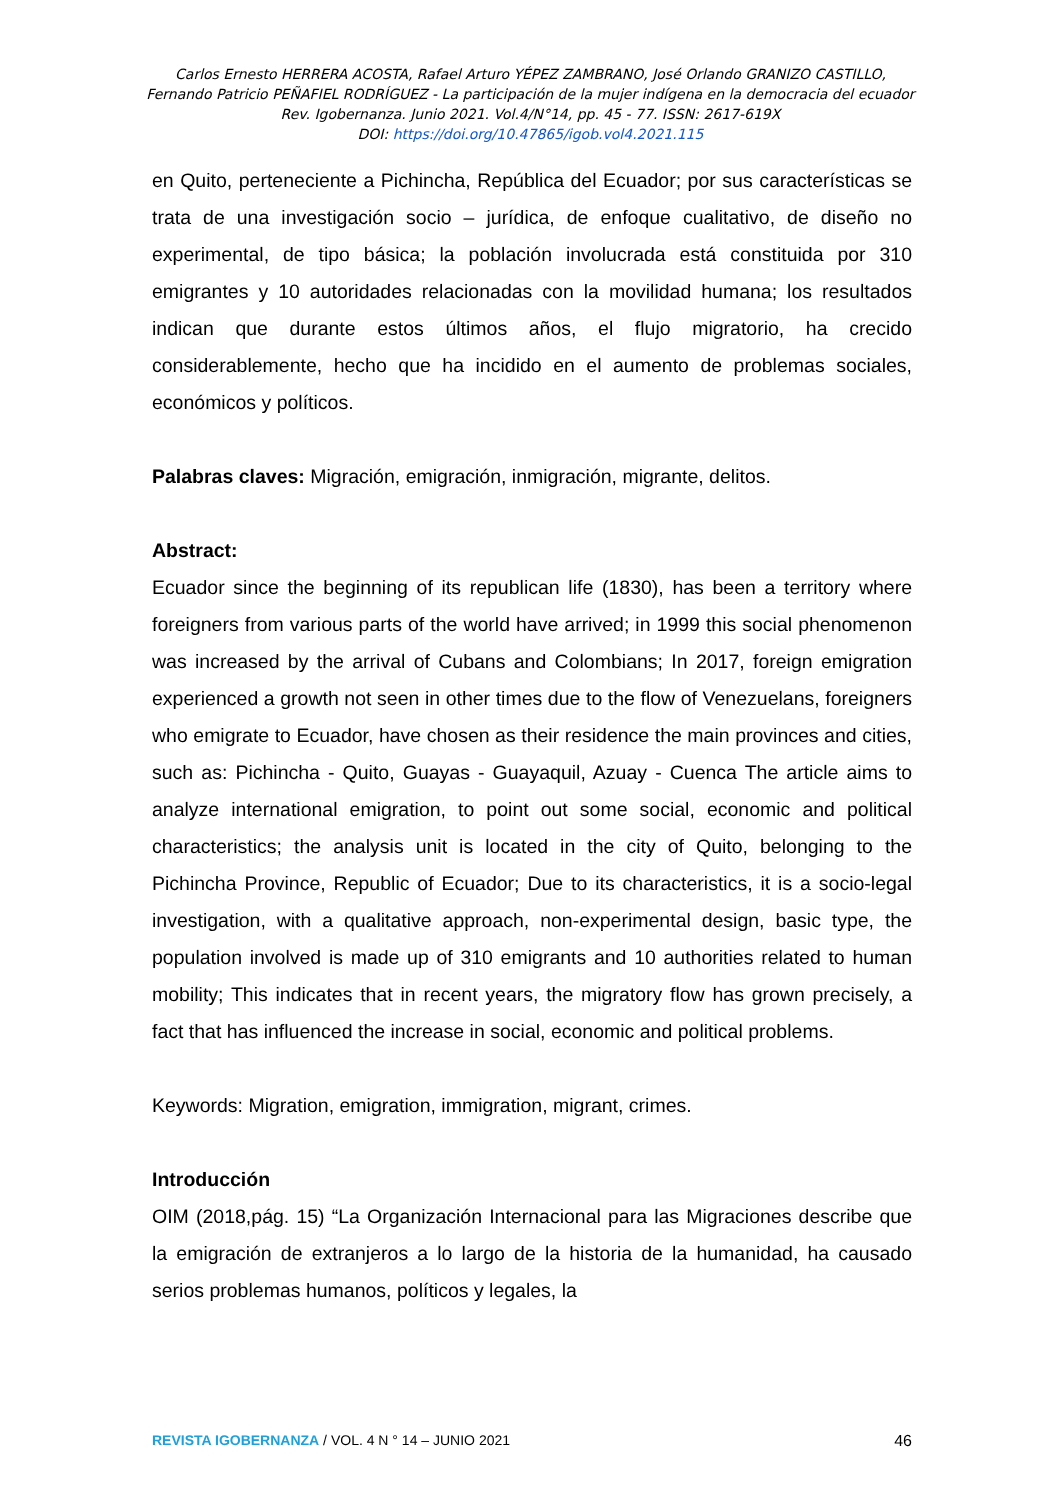Carlos Ernesto HERRERA ACOSTA, Rafael Arturo YÉPEZ ZAMBRANO, José Orlando GRANIZO CASTILLO,
Fernando Patricio PEÑAFIEL RODRÍGUEZ - La participación de la mujer indígena en la democracia del ecuador
Rev. Igobernanza. Junio 2021. Vol.4/N°14, pp. 45 - 77. ISSN: 2617-619X
DOI: https://doi.org/10.47865/igob.vol4.2021.115
en Quito, perteneciente a Pichincha, República del Ecuador; por sus características se trata de una investigación socio – jurídica, de enfoque cualitativo, de diseño no experimental, de tipo básica; la población involucrada está constituida por 310 emigrantes y 10 autoridades relacionadas con la movilidad humana; los resultados indican que durante estos últimos años, el flujo migratorio, ha crecido considerablemente, hecho que ha incidido en el aumento de problemas sociales, económicos y políticos.
Palabras claves: Migración, emigración, inmigración, migrante, delitos.
Abstract:
Ecuador since the beginning of its republican life (1830), has been a territory where foreigners from various parts of the world have arrived; in 1999 this social phenomenon was increased by the arrival of Cubans and Colombians; In 2017, foreign emigration experienced a growth not seen in other times due to the flow of Venezuelans, foreigners who emigrate to Ecuador, have chosen as their residence the main provinces and cities, such as: Pichincha - Quito, Guayas - Guayaquil, Azuay - Cuenca The article aims to analyze international emigration, to point out some social, economic and political characteristics; the analysis unit is located in the city of Quito, belonging to the Pichincha Province, Republic of Ecuador; Due to its characteristics, it is a socio-legal investigation, with a qualitative approach, non-experimental design, basic type, the population involved is made up of 310 emigrants and 10 authorities related to human mobility; This indicates that in recent years, the migratory flow has grown precisely, a fact that has influenced the increase in social, economic and political problems.
Keywords: Migration, emigration, immigration, migrant, crimes.
Introducción
OIM (2018,pág. 15) “La Organización Internacional para las Migraciones describe que la emigración de extranjeros a lo largo de la historia de la humanidad, ha causado serios problemas humanos, políticos y legales, la
REVISTA IGOBERNANZA / VOL. 4 N ° 14 – JUNIO 2021 46